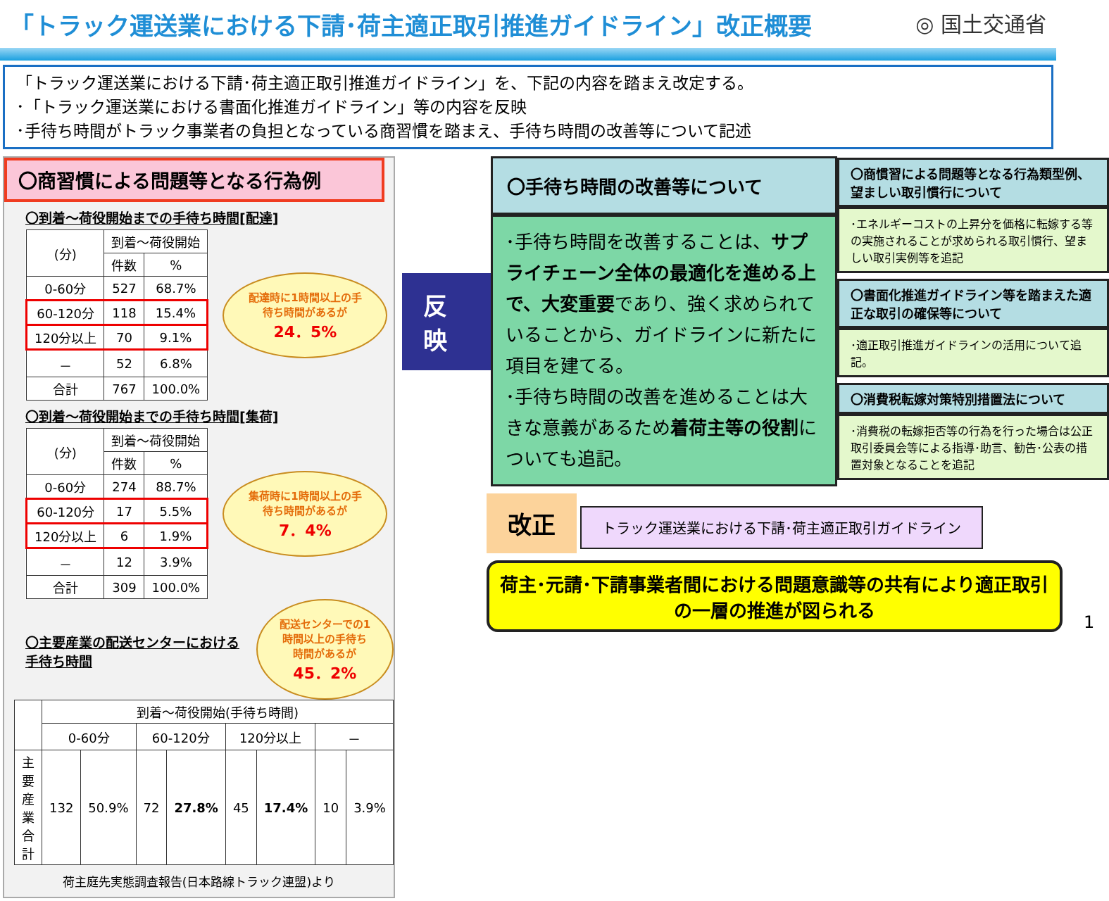「トラック運送業における下請･荷主適正取引推進ガイドライン」改正概要
◎ 国土交通省
「トラック運送業における下請･荷主適正取引推進ガイドライン」を、下記の内容を踏まえ改定する。
･「トラック運送業における書面化推進ガイドライン」等の内容を反映
･手待ち時間がトラック事業者の負担となっている商習慣を踏まえ、手待ち時間の改善等について記述
〇商習慣による問題等となる行為例
〇到着～荷役開始までの手待ち時間[配達]
| (分) | 到着～荷役開始 | |
| --- | --- | --- |
| | 件数 | % |
| 0-60分 | 527 | 68.7% |
| 60-120分 | 118 | 15.4% |
| 120分以上 | 70 | 9.1% |
| － | 52 | 6.8% |
| 合計 | 767 | 100.0% |
配達時に1時間以上の手待ち時間があるが
24．5%
〇到着～荷役開始までの手待ち時間[集荷]
| (分) | 到着～荷役開始 | |
| --- | --- | --- |
| | 件数 | % |
| 0-60分 | 274 | 88.7% |
| 60-120分 | 17 | 5.5% |
| 120分以上 | 6 | 1.9% |
| － | 12 | 3.9% |
| 合計 | 309 | 100.0% |
集荷時に1時間以上の手待ち時間があるが
7．4%
〇主要産業の配送センターにおける手待ち時間
配送センターでの1時間以上の手待ち時間があるが
45．2%
| | 到着～荷役開始(手待ち時間) | | | | | | | |
| --- | --- | --- | --- | --- | --- | --- | --- | --- |
| | 0-60分 | | 60-120分 | | 120分以上 | | － | |
| 主要産業 合計 | 132 | 50.9% | 72 | 27.8% | 45 | 17.4% | 10 | 3.9% |
荷主庭先実態調査報告(日本路線トラック連盟)より
反映
〇手待ち時間の改善等について
･手待ち時間を改善することは、サプライチェーン全体の最適化を進める上で、大変重要であり、強く求められていることから、ガイドラインに新たに項目を建てる。
･手待ち時間の改善を進めることは大きな意義があるため着荷主等の役割についても追記。
〇商慣習による問題等となる行為類型例、望ましい取引慣行について
･エネルギーコストの上昇分を価格に転嫁する等の実施されることが求められる取引慣行、望ましい取引実例等を追記
〇書面化推進ガイドライン等を踏まえた適正な取引の確保等について
･適正取引推進ガイドラインの活用について追記。
〇消費税転嫁対策特別措置法について
･消費税の転嫁拒否等の行為を行った場合は公正取引委員会等による指導･助言、勧告･公表の措置対象となることを追記
改正 トラック運送業における下請･荷主適正取引ガイドライン
荷主･元請･下請事業者間における問題意識等の共有により適正取引の一層の推進が図られる
1